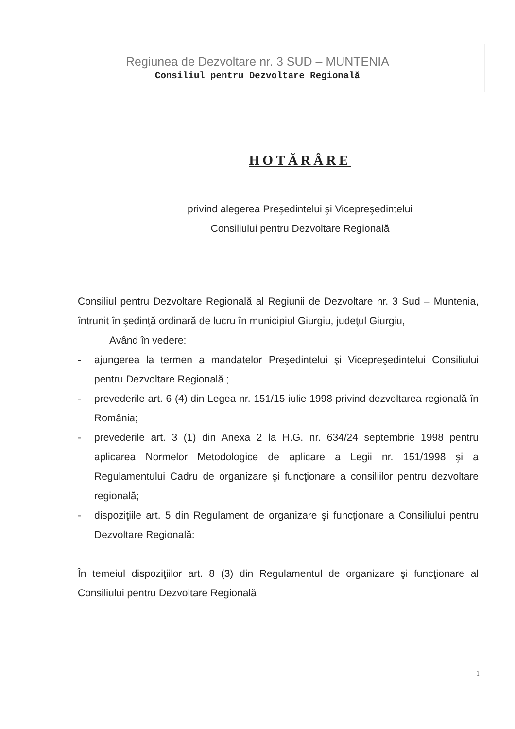Regiunea de Dezvoltare nr. 3 SUD – MUNTENIA
Consiliul pentru Dezvoltare Regională
HOTĂRÂRE
privind alegerea Preşedintelui şi Vicepreşedintelui
Consiliului pentru Dezvoltare Regională
Consiliul pentru Dezvoltare Regională al Regiunii de Dezvoltare nr. 3 Sud – Muntenia, întrunit în şedinţă ordinară de lucru în municipiul Giurgiu, judeţul Giurgiu,
Având în vedere:
- ajungerea la termen a mandatelor Preşedintelui şi Vicepreşedintelui Consiliului pentru Dezvoltare Regională ;
- prevederile art. 6 (4) din Legea nr. 151/15 iulie 1998 privind dezvoltarea regională în România;
- prevederile art. 3 (1) din Anexa 2 la H.G. nr. 634/24 septembrie 1998 pentru aplicarea Normelor Metodologice de aplicare a Legii nr. 151/1998 şi a Regulamentului Cadru de organizare şi funcţionare a consiliilor pentru dezvoltare regională;
- dispoziţiile art. 5 din Regulament de organizare şi funcţionare a Consiliului pentru Dezvoltare Regională:
În temeiul dispoziţiilor art. 8 (3) din Regulamentul de organizare şi funcţionare al Consiliului pentru Dezvoltare Regională
1